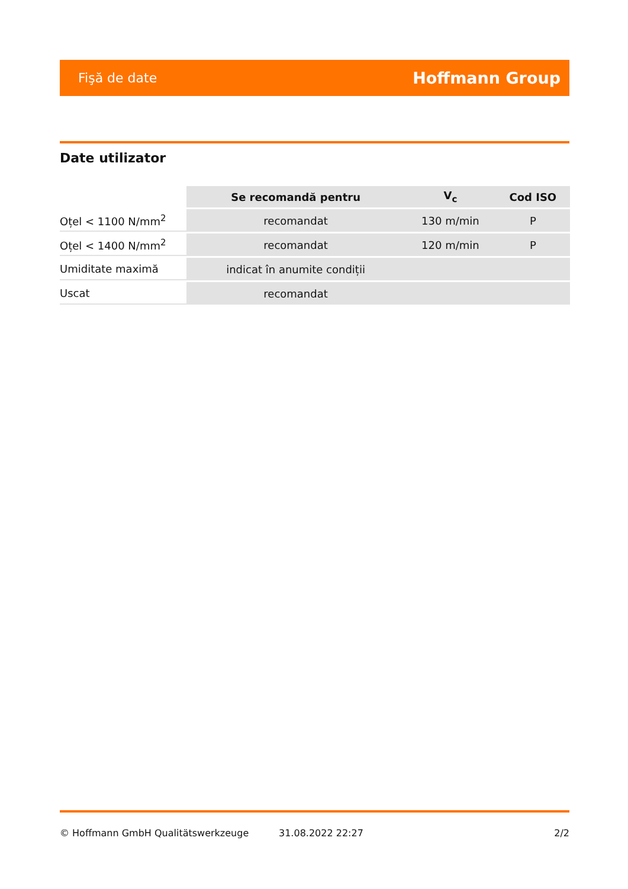Fişă de date Hoffmann Group
Date utilizator
| | Se recomandă pentru | V<sub>c</sub> | Cod ISO |
| Oțel < 1100 N/mm<sup>2</sup> | recomandat | 130 m/min | P |
| Oțel < 1400 N/mm<sup>2</sup> | recomandat | 120 m/min | P |
| Umiditate maximă | indicat în anumite condiții | | |
| Uscat | recomandat | | |
© Hoffmann GmbH Qualitätswerkzeuge 31.08.2022 22:27 2/2